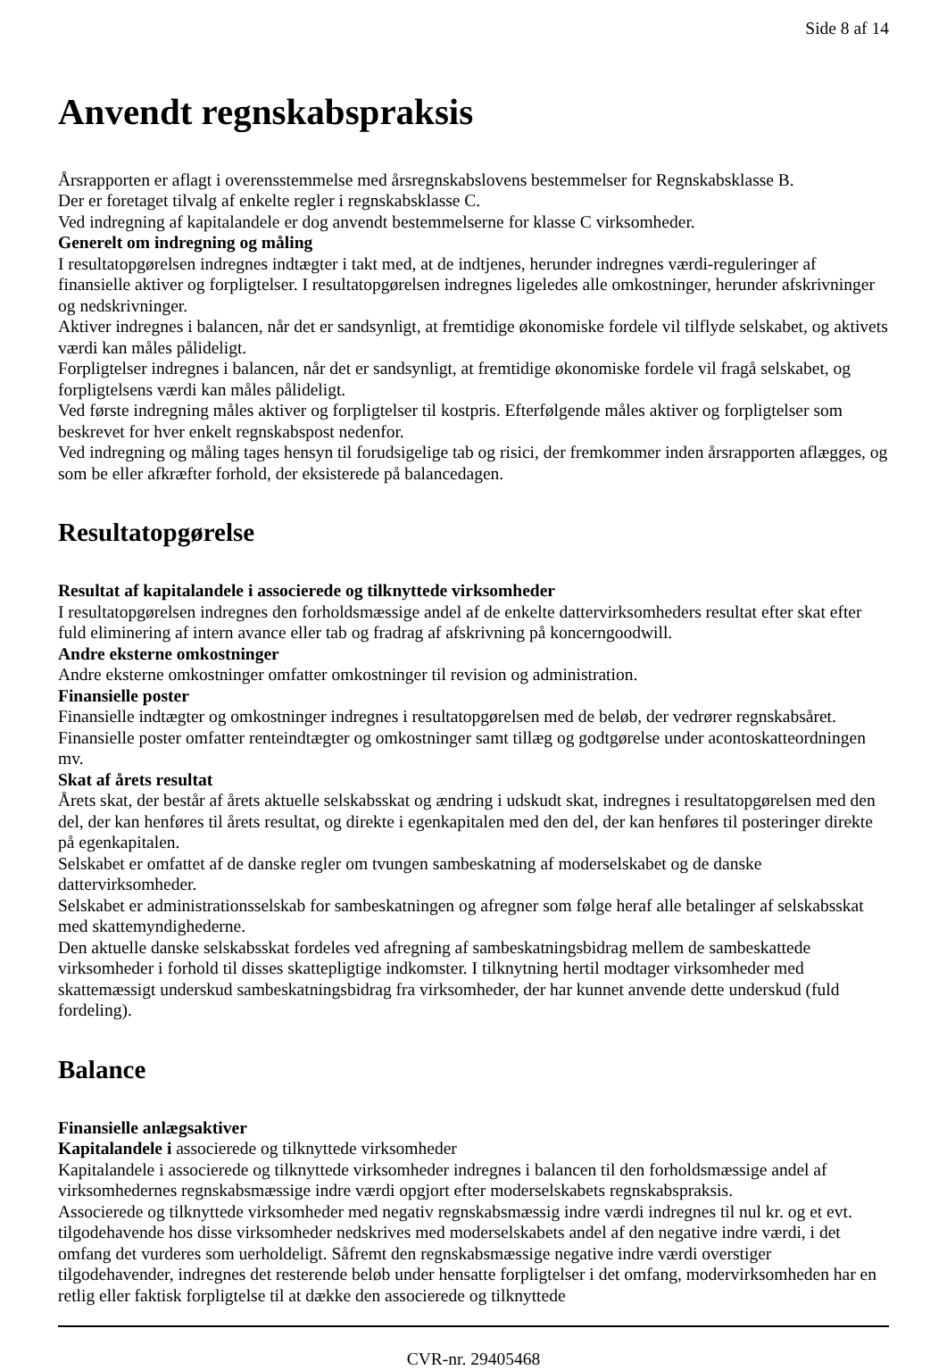Side 8 af 14
Anvendt regnskabspraksis
Årsrapporten er aflagt i overensstemmelse med årsregnskabslovens bestemmelser for Regnskabsklasse B.
Der er foretaget tilvalg af enkelte regler i regnskabsklasse C.
Ved indregning af kapitalandele er dog anvendt bestemmelserne for klasse C virksomheder.
Generelt om indregning og måling
I resultatopgørelsen indregnes indtægter i takt med, at de indtjenes, herunder indregnes værdi-reguleringer af finansielle aktiver og forpligtelser. I resultatopgørelsen indregnes ligeledes alle omkostninger, herunder afskrivninger og nedskrivninger.
Aktiver indregnes i balancen, når det er sandsynligt, at fremtidige økonomiske fordele vil tilflyde selskabet, og aktivets værdi kan måles pålideligt.
Forpligtelser indregnes i balancen, når det er sandsynligt, at fremtidige økonomiske fordele vil fragå selskabet, og forpligtelsens værdi kan måles pålideligt.
Ved første indregning måles aktiver og forpligtelser til kostpris. Efterfølgende måles aktiver og forpligtelser som beskrevet for hver enkelt regnskabspost nedenfor.
Ved indregning og måling tages hensyn til forudsigelige tab og risici, der fremkommer inden årsrapporten aflægges, og som be eller afkræfter forhold, der eksisterede på balancedagen.
Resultatopgørelse
Resultat af kapitalandele i associerede og tilknyttede virksomheder
I resultatopgørelsen indregnes den forholdsmæssige andel af de enkelte dattervirksomheders resultat efter skat efter fuld eliminering af intern avance eller tab og fradrag af afskrivning på koncerngoodwill.
Andre eksterne omkostninger
Andre eksterne omkostninger omfatter omkostninger til revision og administration.
Finansielle poster
Finansielle indtægter og omkostninger indregnes i resultatopgørelsen med de beløb, der vedrører regnskabsåret. Finansielle poster omfatter renteindtægter og omkostninger samt tillæg og godtgørelse under acontoskatteordningen mv.
Skat af årets resultat
Årets skat, der består af årets aktuelle selskabsskat og ændring i udskudt skat, indregnes i resultatopgørelsen med den del, der kan henføres til årets resultat, og direkte i egenkapitalen med den del, der kan henføres til posteringer direkte på egenkapitalen.
Selskabet er omfattet af de danske regler om tvungen sambeskatning af moderselskabet og de danske dattervirksomheder.
Selskabet er administrationsselskab for sambeskatningen og afregner som følge heraf alle betalinger af selskabsskat med skattemyndighederne.
Den aktuelle danske selskabsskat fordeles ved afregning af sambeskatningsbidrag mellem de sambeskattede virksomheder i forhold til disses skattepligtige indkomster. I tilknytning hertil modtager virksomheder med skattemæssigt underskud sambeskatningsbidrag fra virksomheder, der har kunnet anvende dette underskud (fuld fordeling).
Balance
Finansielle anlægsaktiver
Kapitalandele i associerede og tilknyttede virksomheder
Kapitalandele i associerede og tilknyttede virksomheder indregnes i balancen til den forholdsmæssige andel af virksomhedernes regnskabsmæssige indre værdi opgjort efter moderselskabets regnskabspraksis.
Associerede og tilknyttede virksomheder med negativ regnskabsmæssig indre værdi indregnes til nul kr. og et evt. tilgodehavende hos disse virksomheder nedskrives med moderselskabets andel af den negative indre værdi, i det omfang det vurderes som uerholdeligt. Såfremt den regnskabsmæssige negative indre værdi overstiger tilgodehavender, indregnes det resterende beløb under hensatte forpligtelser i det omfang, modervirksomheden har en retlig eller faktisk forpligtelse til at dække den associerede og tilknyttede
CVR-nr. 29405468